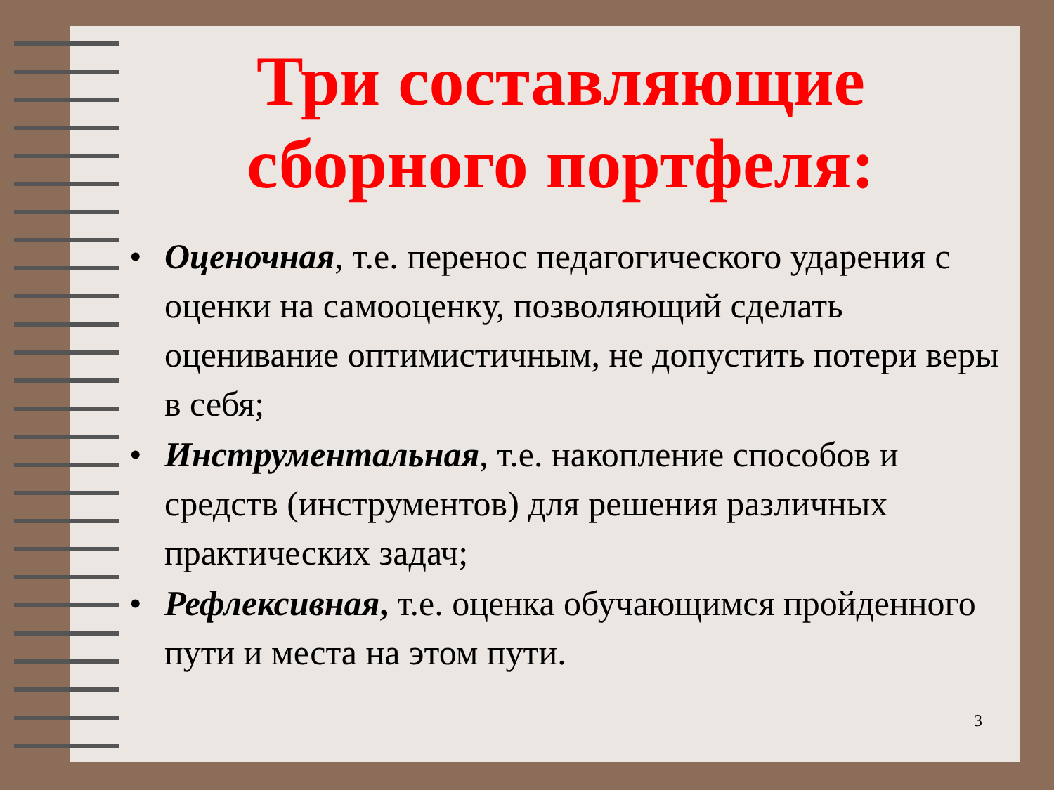Три составляющие сборного портфеля:
• Оценочная, т.е. перенос педагогического ударения с оценки на самооценку, позволяющий сделать оценивание оптимистичным, не допустить потери веры в себя;
• Инструментальная, т.е. накопление способов и средств (инструментов) для решения различных практических задач;
• Рефлексивная, т.е. оценка обучающимся пройденного пути и места на этом пути.
3